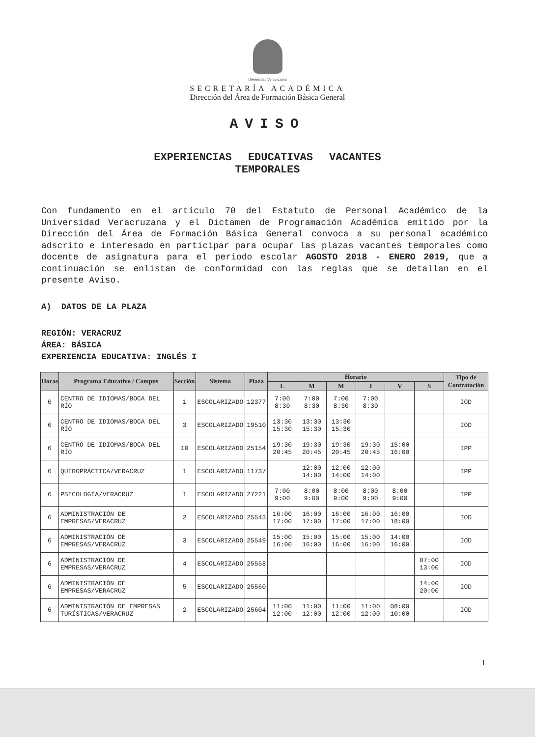Universidad Veracruzana
SECRETARÍA ACADÉMICA
Dirección del Área de Formación Básica General
AVISO
EXPERIENCIAS EDUCATIVAS VACANTES
TEMPORALES
Con fundamento en el artículo 70 del Estatuto de Personal Académico de la Universidad Veracruzana y el Dictamen de Programación Académica emitido por la Dirección del Área de Formación Básica General convoca a su personal académico adscrito e interesado en participar para ocupar las plazas vacantes temporales como docente de asignatura para el periodo escolar AGOSTO 2018 - ENERO 2019, que a continuación se enlistan de conformidad con las reglas que se detallan en el presente Aviso.
A) DATOS DE LA PLAZA
REGIÓN: VERACRUZ
ÁREA: BÁSICA
EXPERIENCIA EDUCATIVA: INGLÉS I
| Horas | Programa Educativo / Campus | Sección | Sistema | Plaza | Horario | | | | | | Tipo de Contratación |
| --- | --- | --- | --- | --- | --- | --- | --- | --- | --- | --- | --- |
| | | | | | L | M | M | J | V | S | |
| 6 | CENTRO DE IDIOMAS/BOCA DEL RÍO | 1 | ESCOLARIZADO | 12377 | 7:00 8:30 | 7:00 8:30 | 7:00 8:30 | 7:00 8:30 | | | IOD |
| 6 | CENTRO DE IDIOMAS/BOCA DEL RÍO | 3 | ESCOLARIZADO | 19510 | 13:30 15:30 | 13:30 15:30 | 13:30 15:30 | | | | IOD |
| 6 | CENTRO DE IDIOMAS/BOCA DEL RÍO | 10 | ESCOLARIZADO | 25154 | 19:30 20:45 | 19:30 20:45 | 19:30 20:45 | 19:30 20:45 | 15:00 16:00 | | IPP |
| 6 | QUIROPRÁCTICA/VERACRUZ | 1 | ESCOLARIZADO | 11737 | | 12:00 14:00 | 12:00 14:00 | 12:00 14:00 | | | IPP |
| 6 | PSICOLOGÍA/VERACRUZ | 1 | ESCOLARIZADO | 27221 | 7:00 9:00 | 8:00 9:00 | 8:00 9:00 | 8:00 9:00 | 8:00 9:00 | | IPP |
| 6 | ADMINISTRACIÓN DE EMPRESAS/VERACRUZ | 2 | ESCOLARIZADO | 25543 | 16:00 17:00 | 16:00 17:00 | 16:00 17:00 | 16:00 17:00 | 16:00 18:00 | | IOD |
| 6 | ADMINISTRACIÓN DE EMPRESAS/VERACRUZ | 3 | ESCOLARIZADO | 25549 | 15:00 16:00 | 15:00 16:00 | 15:00 16:00 | 15:00 16:00 | 14:00 16:00 | | IOD |
| 6 | ADMINISTRACIÓN DE EMPRESAS/VERACRUZ | 4 | ESCOLARIZADO | 25558 | | | | | | 07:00 13:00 | IOD |
| 6 | ADMINISTRACIÓN DE EMPRESAS/VERACRUZ | 5 | ESCOLARIZADO | 25560 | | | | | | 14:00 20:00 | IOD |
| 6 | ADMINISTRACIÓN DE EMPRESAS TURÍSTICAS/VERACRUZ | 2 | ESCOLARIZADO | 25604 | 11:00 12:00 | 11:00 12:00 | 11:00 12:00 | 11:00 12:00 | 08:00 10:00 | | IOD |
1